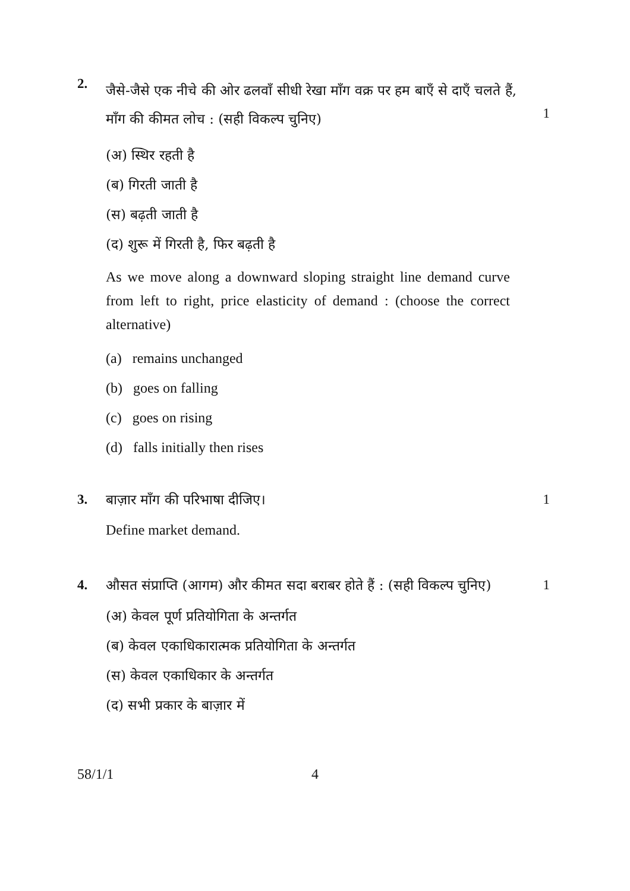2.
1
जैसे-जैसे एक नीचे की ओर ढलवाँ सीधी रेखा माँग वक्र पर हम बाएँ से दाएँ चलते हैं, माँग की कीमत लोच : (सही विकल्प चुनिए)
(अ) स्थिर रहती है
(ब) गिरती जाती है
(स) बढ़ती जाती है
(द) शुरू में गिरती है, फिर बढ़ती है
As we move along a downward sloping straight line demand curve from left to right, price elasticity of demand : (choose the correct alternative)
(a) remains unchanged
(b) goes on falling
(c) goes on rising
(d) falls initially then rises
3. 1
बाज़ार माँग की परिभाषा दीजिए।
Define market demand.
4. 1
औसत संप्राप्ति (आगम) और कीमत सदा बराबर होते हैं : (सही विकल्प चुनिए)
(अ) केवल पूर्ण प्रतियोगिता के अन्तर्गत
(ब) केवल एकाधिकारात्मक प्रतियोगिता के अन्तर्गत
(स) केवल एकाधिकार के अन्तर्गत
(द) सभी प्रकार के बाज़ार में
58/1/1 4